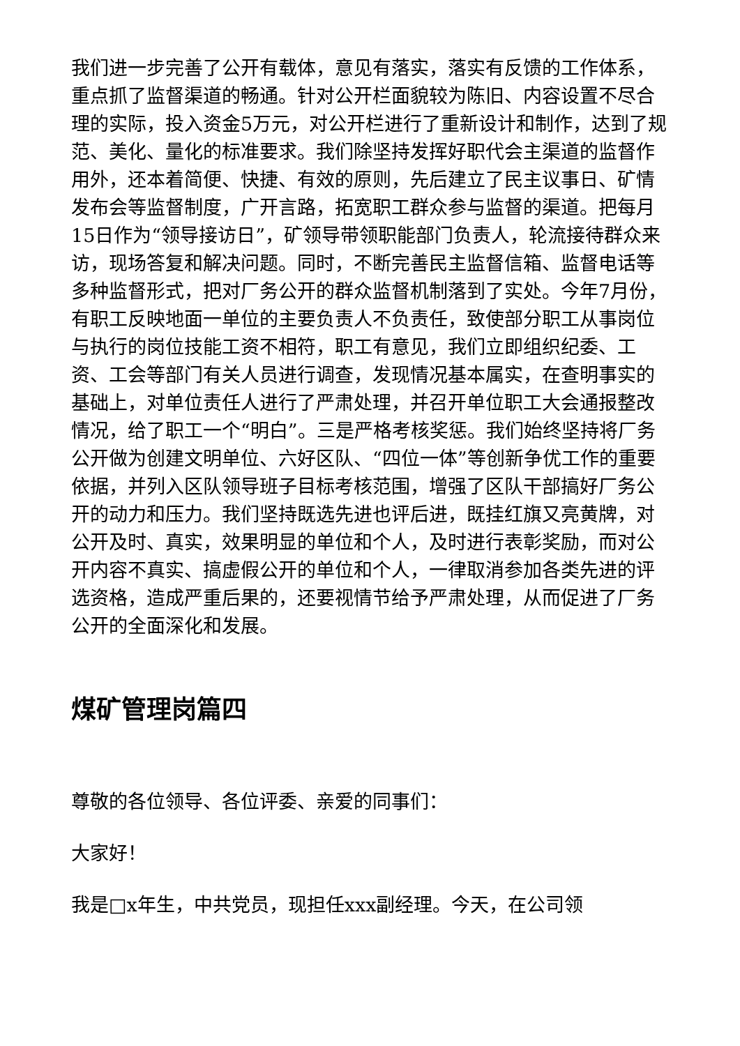我们进一步完善了公开有载体，意见有落实，落实有反馈的工作体系，重点抓了监督渠道的畅通。针对公开栏面貌较为陈旧、内容设置不尽合理的实际，投入资金5万元，对公开栏进行了重新设计和制作，达到了规范、美化、量化的标准要求。我们除坚持发挥好职代会主渠道的监督作用外，还本着简便、快捷、有效的原则，先后建立了民主议事日、矿情发布会等监督制度，广开言路，拓宽职工群众参与监督的渠道。把每月15日作为“领导接访日”，矿领导带领职能部门负责人，轮流接待群众来访，现场答复和解决问题。同时，不断完善民主监督信箱、监督电话等多种监督形式，把对厂务公开的群众监督机制落到了实处。今年7月份，有职工反映地面一单位的主要负责人不负责任，致使部分职工从事岗位与执行的岗位技能工资不相符，职工有意见，我们立即组织纪委、工资、工会等部门有关人员进行调查，发现情况基本属实，在查明事实的基础上，对单位责任人进行了严肃处理，并召开单位职工大会通报整改情况，给了职工一个“明白”。三是严格考核奖惩。我们始终坚持将厂务公开做为创建文明单位、六好区队、“四位一体”等创新争优工作的重要依据，并列入区队领导班子目标考核范围，增强了区队干部搞好厂务公开的动力和压力。我们坚持既选先进也评后进，既挂红旗又亮黄牌，对公开及时、真实，效果明显的单位和个人，及时进行表彰奖励，而对公开内容不真实、搞虚假公开的单位和个人，一律取消参加各类先进的评选资格，造成严重后果的，还要视情节给予严肃处理，从而促进了厂务公开的全面深化和发展。
煤矿管理岗篇四
尊敬的各位领导、各位评委、亲爱的同事们：
大家好！
我是□x年生，中共党员，现担任xxx副经理。今天，在公司领